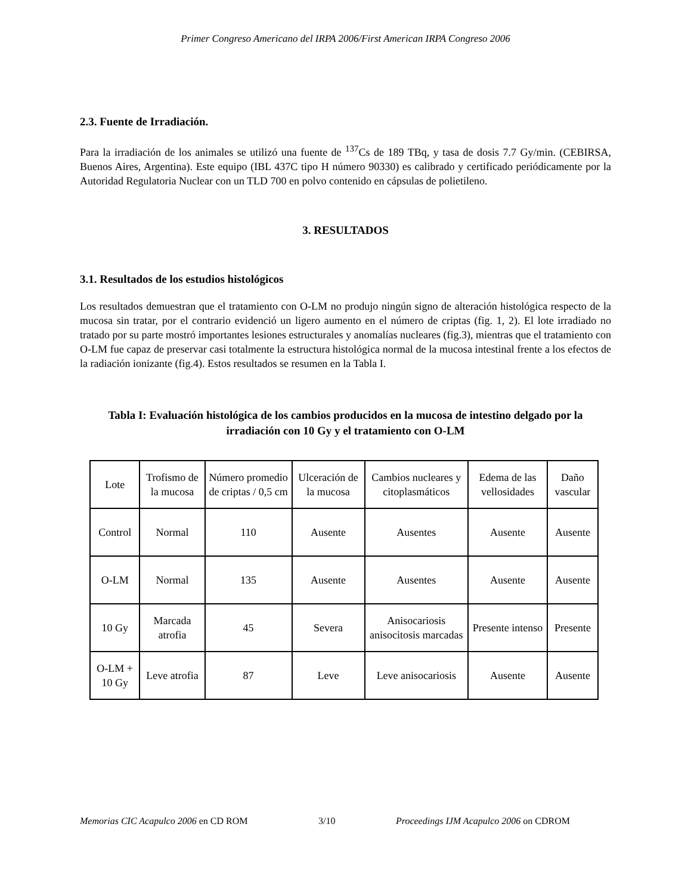Primer Congreso Americano del IRPA 2006/First American IRPA Congreso 2006
2.3. Fuente de Irradiación.
Para la irradiación de los animales se utilizó una fuente de <sup>137</sup>Cs de 189 TBq, y tasa de dosis 7.7 Gy/min. (CEBIRSA, Buenos Aires, Argentina). Este equipo (IBL 437C tipo H número 90330) es calibrado y certificado periódicamente por la Autoridad Regulatoria Nuclear con un TLD 700 en polvo contenido en cápsulas de polietileno.
3. RESULTADOS
3.1. Resultados de los estudios histológicos
Los resultados demuestran que el tratamiento con O-LM no produjo ningún signo de alteración histológica respecto de la mucosa sin tratar, por el contrario evidenció un ligero aumento en el número de criptas (fig. 1, 2). El lote irradiado no tratado por su parte mostró importantes lesiones estructurales y anomalías nucleares (fig.3), mientras que el tratamiento con O-LM fue capaz de preservar casi totalmente la estructura histológica normal de la mucosa intestinal frente a los efectos de la radiación ionizante (fig.4). Estos resultados se resumen en la Tabla I.
Tabla I: Evaluación histológica de los cambios producidos en la mucosa de intestino delgado por la irradiación con 10 Gy y el tratamiento con O-LM
| Lote | Trofismo de la mucosa | Número promedio de criptas / 0,5 cm | Ulceración de la mucosa | Cambios nucleares y citoplasmáticos | Edema de las vellosidades | Daño vascular |
| Control | Normal | 110 | Ausente | Ausentes | Ausente | Ausente |
| O-LM | Normal | 135 | Ausente | Ausentes | Ausente | Ausente |
| 10 Gy | Marcada atrofia | 45 | Severa | Anisocariosis anisocitosis marcadas | Presente intenso | Presente |
| O-LM + 10 Gy | Leve atrofia | 87 | Leve | Leve anisocariosis | Ausente | Ausente |
Memorias CIC Acapulco 2006 en CD ROM 3/10 Proceedings IJM Acapulco 2006 on CDROM